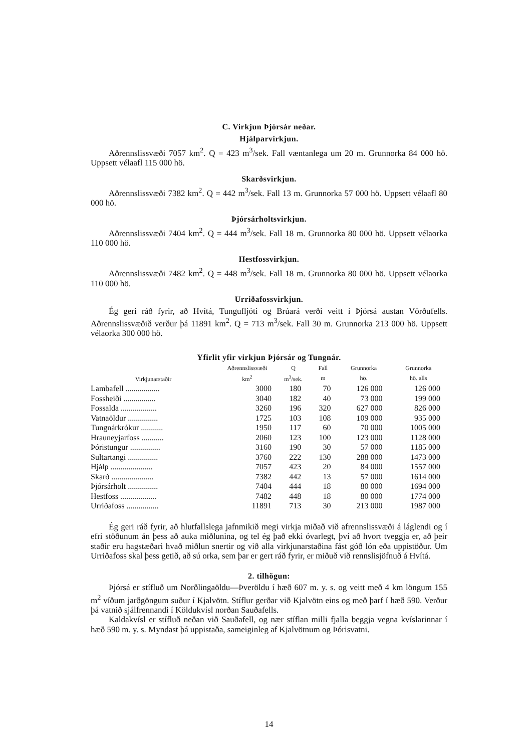C. Virkjun Þjórsár neðar.
Hjálparvirkjun.
Aðrennslissvæði 7057 km<sup>2</sup>. Q = 423 m<sup>3</sup>/sek. Fall væntanlega um 20 m. Grunnorka 84 000 hö. Uppsett vélaafl 115 000 hö.
Skarðsvirkjun.
Aðrennslissvæði 7382 km<sup>2</sup>. Q = 442 m<sup>3</sup>/sek. Fall 13 m. Grunnorka 57 000 hö. Uppsett vélaafl 80 000 hö.
Þjórsárholtsvirkjun.
Aðrennslissvæði 7404 km<sup>2</sup>. Q = 444 m<sup>3</sup>/sek. Fall 18 m. Grunnorka 80 000 hö. Uppsett vélaorka 110 000 hö.
Hestfossvirkjun.
Aðrennslissvæði 7482 km<sup>2</sup>. Q = 448 m<sup>3</sup>/sek. Fall 18 m. Grunnorka 80 000 hö. Uppsett vélaorka 110 000 hö.
Urriðafossvirkjun.
Ég geri ráð fyrir, að Hvítá, Tungufljóti og Brúará verði veitt í Þjórsá austan Vörðufells. Aðrennslissvæðið verður þá 11891 km<sup>2</sup>. Q = 713 m<sup>3</sup>/sek. Fall 30 m. Grunnorka 213 000 hö. Uppsett vélaorka 300 000 hö.
Yfirlit yfir virkjun Þjórsár og Tungnár.
| Virkjunarstaðir | Aðrennslissvæði | Q | Fall | Grunnorka | Grunnorka |
| --- | --- | --- | --- | --- | --- |
| | km<sup>2</sup> | m<sup>3</sup>/sek. | m | hö. | hö. alls |
| Lambafell ................. | 3000 | 180 | 70 | 126 000 | 126 000 |
| Fossheiði ................ | 3040 | 182 | 40 | 73 000 | 199 000 |
| Fossalda .................. | 3260 | 196 | 320 | 627 000 | 826 000 |
| Vatnaöldur ............... | 1725 | 103 | 108 | 109 000 | 935 000 |
| Tungnárkrókur ........... | 1950 | 117 | 60 | 70 000 | 1005 000 |
| Hrauneyjarfoss ........... | 2060 | 123 | 100 | 123 000 | 1128 000 |
| Þóristungur ............... | 3160 | 190 | 30 | 57 000 | 1185 000 |
| Sultartangi ............... | 3760 | 222 | 130 | 288 000 | 1473 000 |
| Hjálp ..................... | 7057 | 423 | 20 | 84 000 | 1557 000 |
| Skarð ..................... | 7382 | 442 | 13 | 57 000 | 1614 000 |
| Þjórsárholt ............... | 7404 | 444 | 18 | 80 000 | 1694 000 |
| Hestfoss .................. | 7482 | 448 | 18 | 80 000 | 1774 000 |
| Urriðafoss ................ | 11891 | 713 | 30 | 213 000 | 1987 000 |
Ég geri ráð fyrir, að hlutfallslega jafnmikið megi virkja miðað við afrennslissvæði á láglendi og í efri stöðunum án þess að auka miðlunina, og tel ég það ekki óvarlegt, því að hvort tveggja er, að þeir staðir eru hagstæðari hvað miðlun snertir og við alla virkjunarstaðina fást góð lón eða uppistöður. Um Urriðafoss skal þess getið, að sú orka, sem þar er gert ráð fyrir, er miðuð við rennslisjöfnuð á Hvítá.
2. tilhögun:
Þjórsá er stífluð um Norðlingaöldu—Þveröldu í hæð 607 m. y. s. og veitt með 4 km löngum 155 m<sup>2</sup> víðum jarðgöngum suður í Kjalvötn. Stíflur gerðar við Kjalvötn eins og með þarf í hæð 590. Verður þá vatnið sjálfrennandi í Köldukvísl norðan Sauðafells.
Kaldakvísl er stífluð neðan við Sauðafell, og nær stíflan milli fjalla beggja vegna kvíslarinnar í hæð 590 m. y. s. Myndast þá uppistaða, sameiginleg af Kjalvötnum og Þórisvatni.
14